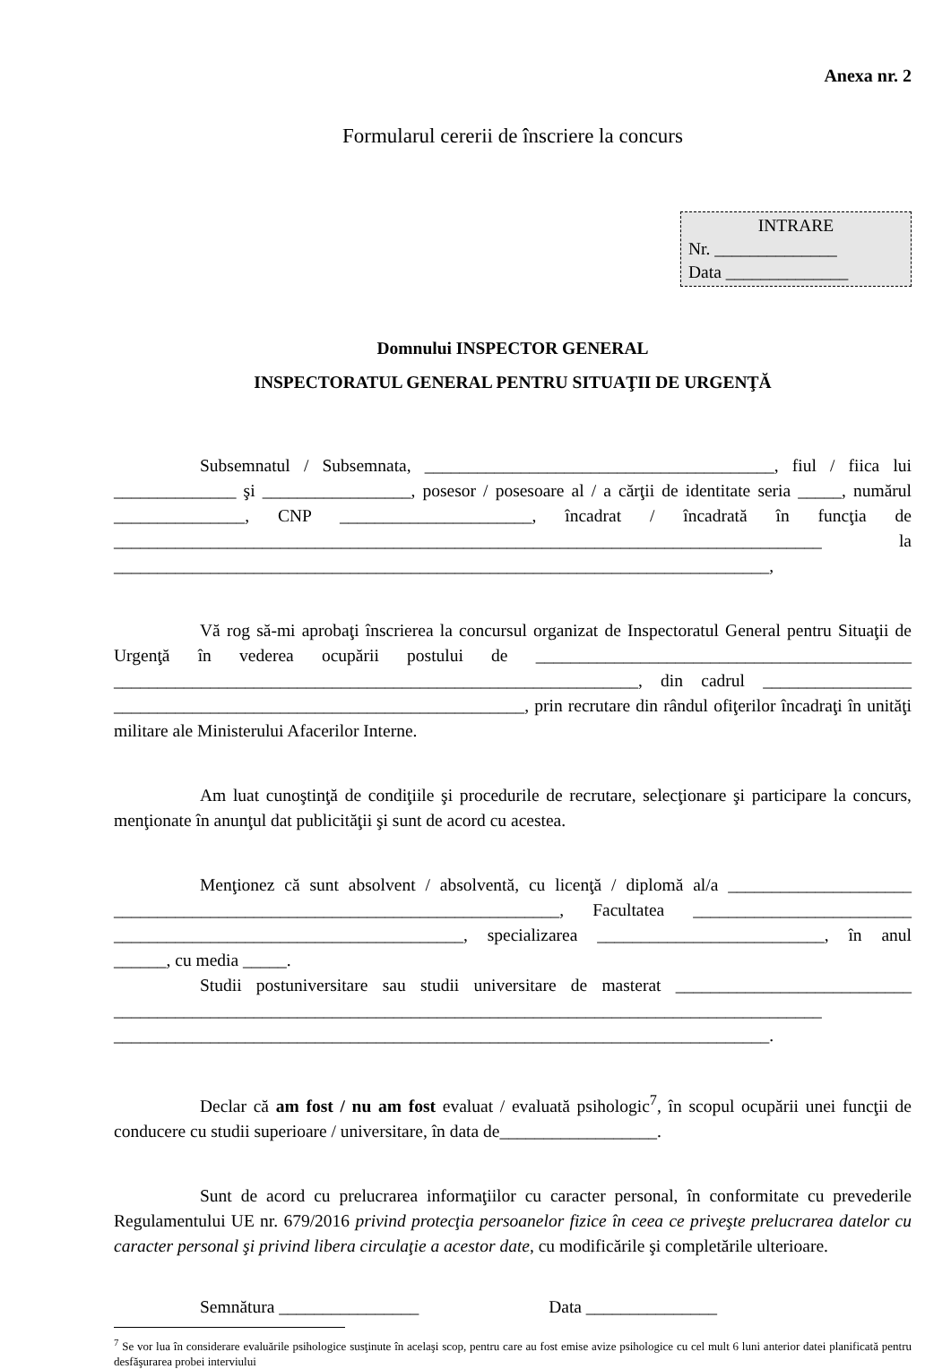Anexa nr. 2
Formularul cererii de înscriere la concurs
INTRARE
Nr. ______________
Data ______________
Domnului INSPECTOR GENERAL
INSPECTORATUL GENERAL PENTRU SITUAŢII DE URGENŢĂ
Subsemnatul / Subsemnata, ________________________________________, fiul / fiica lui ______________ şi _________________, posesor / posesoare al / a cărţii de identitate seria _____, numărul _______________, CNP ______________________, încadrat / încadrată în funcţia de _________________________________________________________________________________ la ___________________________________________________________________________,
Vă rog să-mi aprobaţi înscrierea la concursul organizat de Inspectoratul General pentru Situaţii de Urgenţă în vederea ocupării postului de ___________________________________________ ____________________________________________________________, din cadrul _________________ _______________________________________________, prin recrutare din rândul ofiţerilor încadraţi în unităţi militare ale Ministerului Afacerilor Interne.
Am luat cunoştinţă de condiţiile şi procedurile de recrutare, selecţionare şi participare la concurs, menţionate în anunţul dat publicităţii şi sunt de acord cu acestea.
Menţionez că sunt absolvent / absolventă, cu licenţă / diplomă al/a _____________________ ___________________________________________________, Facultatea _________________________ ________________________________________, specializarea __________________________, în anul ______, cu media _____.
Studii postuniversitare sau studii universitare de masterat ___________________________ _________________________________________________________________________________ ___________________________________________________________________________.
Declar că am fost / nu am fost evaluat / evaluată psihologic<sup>7</sup>, în scopul ocupării unei funcţii de conducere cu studii superioare / universitare, în data de__________________.
Sunt de acord cu prelucrarea informaţiilor cu caracter personal, în conformitate cu prevederile Regulamentului UE nr. 679/2016 privind protecţia persoanelor fizice în ceea ce priveşte prelucrarea datelor cu caracter personal şi privind libera circulaţie a acestor date, cu modificările şi completările ulterioare.
Semnătura ________________ Data _______________
<sup>7</sup> Se vor lua în considerare evaluările psihologice susţinute în acelaşi scop, pentru care au fost emise avize psihologice cu cel mult 6 luni anterior datei planificată pentru desfăşurarea probei interviului